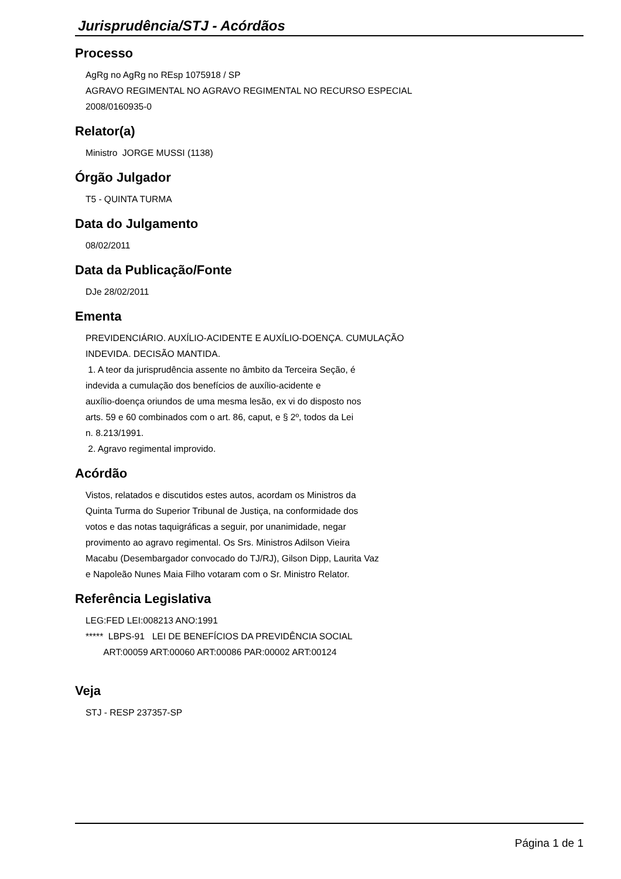Jurisprudência/STJ - Acórdãos
Processo
AgRg no AgRg no REsp 1075918 / SP AGRAVO REGIMENTAL NO AGRAVO REGIMENTAL NO RECURSO ESPECIAL 2008/0160935-0
Relator(a)
Ministro JORGE MUSSI (1138)
Órgão Julgador
T5 - QUINTA TURMA
Data do Julgamento
08/02/2011
Data da Publicação/Fonte
DJe 28/02/2011
Ementa
PREVIDENCIÁRIO. AUXÍLIO-ACIDENTE E AUXÍLIO-DOENÇA. CUMULAÇÃO INDEVIDA. DECISÃO MANTIDA. 1. A teor da jurisprudência assente no âmbito da Terceira Seção, é indevida a cumulação dos benefícios de auxílio-acidente e auxílio-doença oriundos de uma mesma lesão, ex vi do disposto nos arts. 59 e 60 combinados com o art. 86, caput, e § 2º, todos da Lei n. 8.213/1991. 2. Agravo regimental improvido.
Acórdão
Vistos, relatados e discutidos estes autos, acordam os Ministros da Quinta Turma do Superior Tribunal de Justiça, na conformidade dos votos e das notas taquigráficas a seguir, por unanimidade, negar provimento ao agravo regimental. Os Srs. Ministros Adilson Vieira Macabu (Desembargador convocado do TJ/RJ), Gilson Dipp, Laurita Vaz e Napoleão Nunes Maia Filho votaram com o Sr. Ministro Relator.
Referência Legislativa
LEG:FED LEI:008213 ANO:1991 ***** LBPS-91 LEI DE BENEFÍCIOS DA PREVIDÊNCIA SOCIAL ART:00059 ART:00060 ART:00086 PAR:00002 ART:00124
Veja
STJ - RESP 237357-SP
Página 1 de 1